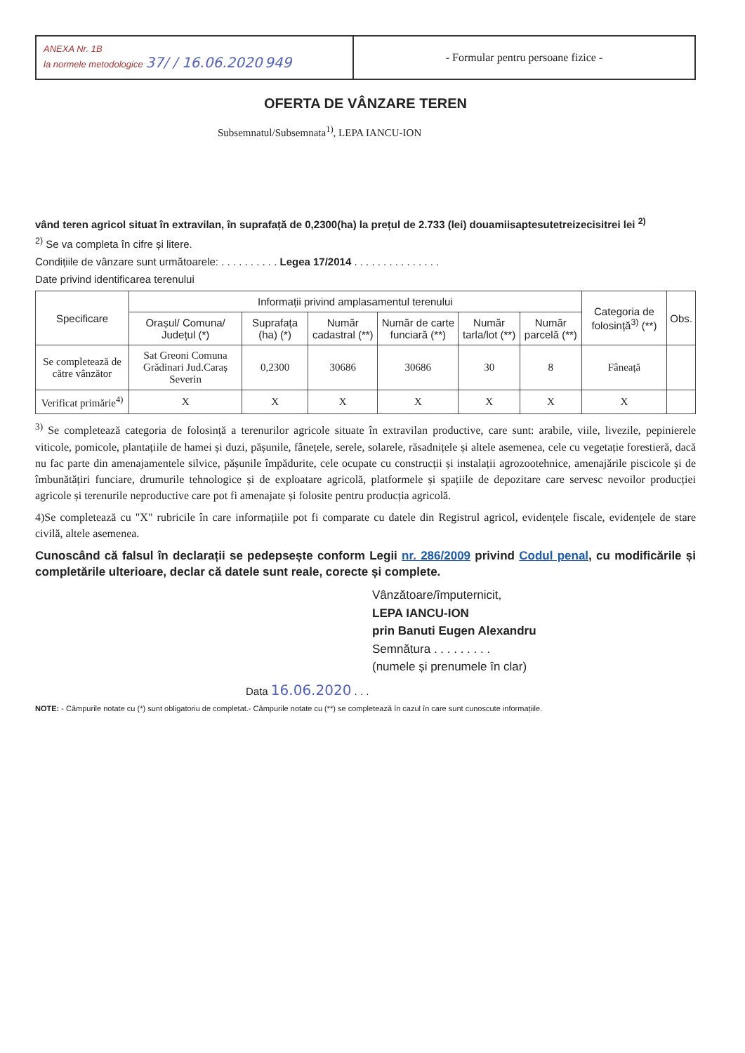ANEXA Nr. 1B
la normele metodologice 37/ / 16.06.2020 949
- Formular pentru persoane fizice -
OFERTA DE VÂNZARE TEREN
Subsemnatul/Subsemnata<sup>1)</sup>, LEPA IANCU-ION
vând teren agricol situat în extravilan, în suprafață de 0,2300(ha) la prețul de 2.733 (lei) douamiisaptesutetreizecisitrei lei <sup>2)</sup>
<sup>2)</sup> Se va completa în cifre și litere.
Condițiile de vânzare sunt următoarele: . . . . . . . . . . Legea 17/2014 . . . . . . . . . . . . . . .
Date privind identificarea terenului
| Specificare | Informații privind amplasamentul terenului | | | | | | Categoria de folosință<sup>3)</sup> (**) | Obs. |
| --- | --- | --- | --- | --- | --- | --- | --- | --- |
| | Orașul/ Comuna/ Județul (*) | Suprafața (ha) (*) | Număr cadastral (**) | Număr de carte funciară (**) | Număr tarla/lot (**) | Număr parcelă (**) | | |
| Se completează de către vânzător | Sat Greoni Comuna Grădinari Jud.Caraș Severin | 0,2300 | 30686 | 30686 | 30 | 8 | Fâneață | |
| Verificat primărie<sup>4)</sup> | X | X | X | X | X | X | X | |
<sup>3)</sup> Se completează categoria de folosință a terenurilor agricole situate în extravilan productive, care sunt: arabile, viile, livezile, pepinierele viticole, pomicole, plantațiile de hamei și duzi, pășunile, fânețele, serele, solarele, răsadnițele și altele asemenea, cele cu vegetație forestieră, dacă nu fac parte din amenajamentele silvice, pășunile împădurite, cele ocupate cu construcții și instalații agrozootehnice, amenajările piscicole și de îmbunătățiri funciare, drumurile tehnologice și de exploatare agricolă, platformele și spațiile de depozitare care servesc nevoilor producției agricole și terenurile neproductive care pot fi amenajate și folosite pentru producția agricolă.
4)Se completează cu "X" rubricile în care informațiile pot fi comparate cu datele din Registrul agricol, evidențele fiscale, evidențele de stare civilă, altele asemenea.
Cunoscând că falsul în declarații se pedepsește conform Legii nr. 286/2009 privind Codul penal, cu modificările și completările ulterioare, declar că datele sunt reale, corecte și complete.
Vânzătoare/împuternicit,
LEPA IANCU-ION
prin Banuti Eugen Alexandru
Semnătura . . . . . . . . .
(numele și prenumele în clar)
Data 16.06.2020 . . .
NOTE: - Câmpurile notate cu (*) sunt obligatoriu de completat.- Câmpurile notate cu (**) se completează în cazul în care sunt cunoscute informațiile.